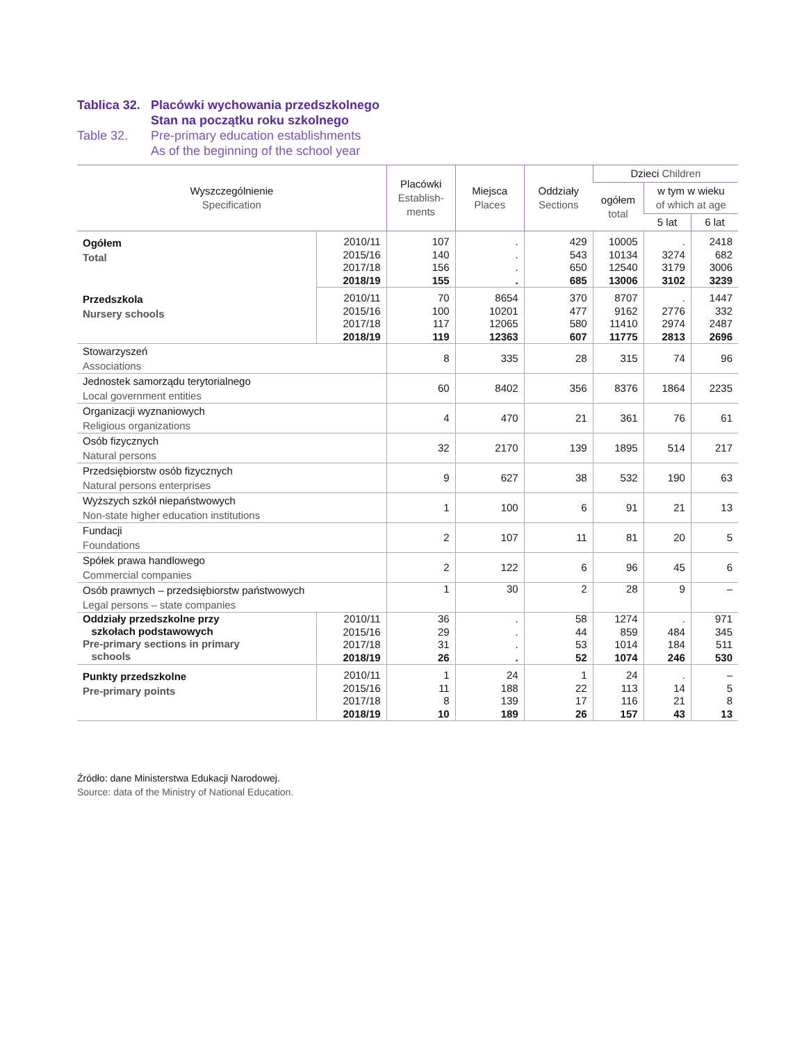Tablica 32. Placówki wychowania przedszkolnego
Stan na początku roku szkolnego
Table 32. Pre-primary education establishments
As of the beginning of the school year
| Wyszczególnienie Specification | | Placówki Establish- ments | Miejsca Places | Oddziały Sections | Dzieci Children | | |
| --- | --- | --- | --- | --- | --- | --- | --- |
| | | | | | ogółem total | w tym w wieku of which at age | |
| | | | | | | 5 lat | 6 lat |
| Ogółem Total | 2010/11 | 107 | . | 429 | 10005 | . | 2418 |
| | 2015/16 | 140 | . | 543 | 10134 | 3274 | 682 |
| | 2017/18 | 156 | . | 650 | 12540 | 3179 | 3006 |
| | 2018/19 | 155 | . | 685 | 13006 | 3102 | 3239 |
| Przedszkola Nursery schools | 2010/11 | 70 | 8654 | 370 | 8707 | . | 1447 |
| | 2015/16 | 100 | 10201 | 477 | 9162 | 2776 | 332 |
| | 2017/18 | 117 | 12065 | 580 | 11410 | 2974 | 2487 |
| | 2018/19 | 119 | 12363 | 607 | 11775 | 2813 | 2696 |
| Stowarzyszeń Associations | | 8 | 335 | 28 | 315 | 74 | 96 |
| Jednostek samorządu terytorialnego Local government entities | | 60 | 8402 | 356 | 8376 | 1864 | 2235 |
| Organizacji wyznaniowych Religious organizations | | 4 | 470 | 21 | 361 | 76 | 61 |
| Osób fizycznych Natural persons | | 32 | 2170 | 139 | 1895 | 514 | 217 |
| Przedsiębiorstw osób fizycznych Natural persons enterprises | | 9 | 627 | 38 | 532 | 190 | 63 |
| Wyższych szkół niepaństwowych Non-state higher education institutions | | 1 | 100 | 6 | 91 | 21 | 13 |
| Fundacji Foundations | | 2 | 107 | 11 | 81 | 20 | 5 |
| Spółek prawa handlowego Commercial companies | | 2 | 122 | 6 | 96 | 45 | 6 |
| Osób prawnych – przedsiębiorstw państwowych Legal persons – state companies | | 1 | 30 | 2 | 28 | 9 | – |
| Oddziały przedszkolne przy szkołach podstawowych Pre-primary sections in primary schools | 2010/11 | 36 | . | 58 | 1274 | . | 971 |
| | 2015/16 | 29 | . | 44 | 859 | 484 | 345 |
| | 2017/18 | 31 | . | 53 | 1014 | 184 | 511 |
| | 2018/19 | 26 | . | 52 | 1074 | 246 | 530 |
| Punkty przedszkolne Pre-primary points | 2010/11 | 1 | 24 | 1 | 24 | . | – |
| | 2015/16 | 11 | 188 | 22 | 113 | 14 | 5 |
| | 2017/18 | 8 | 139 | 17 | 116 | 21 | 8 |
| | 2018/19 | 10 | 189 | 26 | 157 | 43 | 13 |
Źródło: dane Ministerstwa Edukacji Narodowej.
Source: data of the Ministry of National Education.